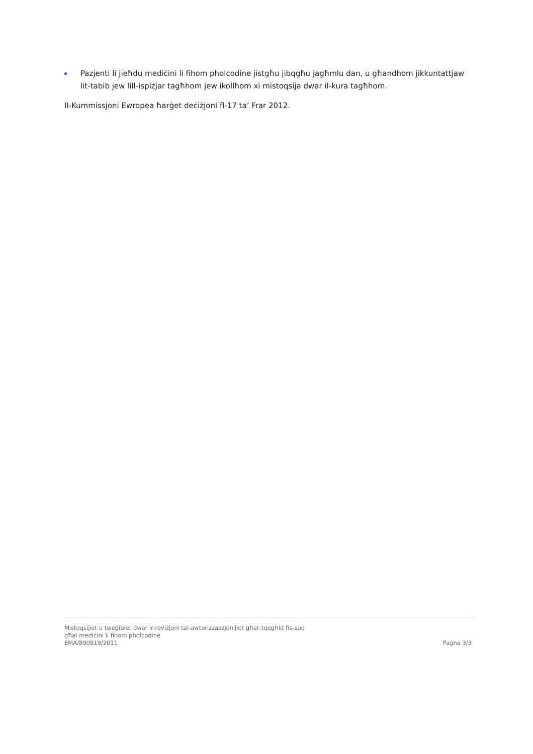Pazjenti li jieħdu mediċini li fihom pholcodine jistgħu jibqgħu jagħmlu dan, u għandhom jikkuntattjaw lit-tabib jew lill-ispiżjar tagħhom jew ikollhom xi mistoqsija dwar il-kura tagħhom.
Il-Kummissjoni Ewropea ħarġet deċiżjoni fl-17 ta’ Frar 2012.
Mistoqsijiet u tweġibiet dwar ir-reviżjoni tal-awtorizzazzjonijiet għat-tqegħid fis-suq
għal mediċini li fihom pholcodine
EMA/890819/2011 Paġna 3/3